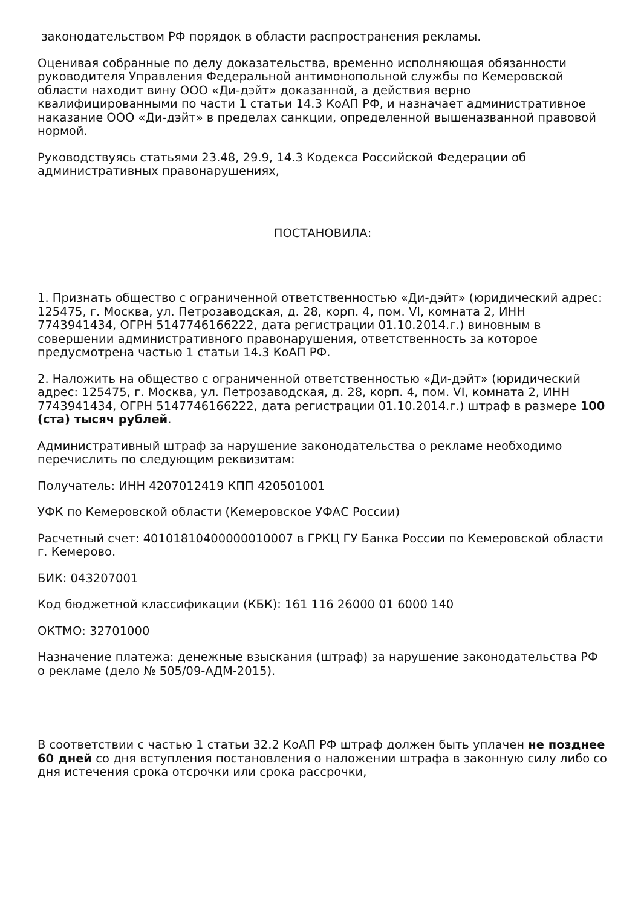законодательством РФ порядок в области распространения рекламы.
Оценивая собранные по делу доказательства, временно исполняющая обязанности руководителя Управления Федеральной антимонопольной службы по Кемеровской области находит вину ООО «Ди-дэйт» доказанной, а действия верно квалифицированными по части 1 статьи 14.3 КоАП РФ, и назначает административное наказание ООО «Ди-дэйт» в пределах санкции, определенной вышеназванной правовой нормой.
Руководствуясь статьями 23.48, 29.9, 14.3 Кодекса Российской Федерации об административных правонарушениях,
ПОСТАНОВИЛА:
1. Признать общество с ограниченной ответственностью «Ди-дэйт» (юридический адрес: 125475, г. Москва, ул. Петрозаводская, д. 28, корп. 4, пом. VI, комната 2, ИНН 7743941434, ОГРН 5147746166222, дата регистрации 01.10.2014.г.) виновным в совершении административного правонарушения, ответственность за которое предусмотрена частью 1 статьи 14.3 КоАП РФ.
2. Наложить на общество с ограниченной ответственностью «Ди-дэйт» (юридический адрес: 125475, г. Москва, ул. Петрозаводская, д. 28, корп. 4, пом. VI, комната 2, ИНН 7743941434, ОГРН 5147746166222, дата регистрации 01.10.2014.г.) штраф в размере 100 (ста) тысяч рублей.
Административный штраф за нарушение законодательства о рекламе необходимо перечислить по следующим реквизитам:
Получатель: ИНН 4207012419 КПП 420501001
УФК по Кемеровской области (Кемеровское УФАС России)
Расчетный счет: 40101810400000010007 в ГРКЦ ГУ Банка России по Кемеровской области г. Кемерово.
БИК: 043207001
Код бюджетной классификации (КБК): 161 116 26000 01 6000 140
ОКТМО: 32701000
Назначение платежа: денежные взыскания (штраф) за нарушение законодательства РФ о рекламе (дело № 505/09-АДМ-2015).
В соответствии с частью 1 статьи 32.2 КоАП РФ штраф должен быть уплачен не позднее 60 дней со дня вступления постановления о наложении штрафа в законную силу либо со дня истечения срока отсрочки или срока рассрочки,